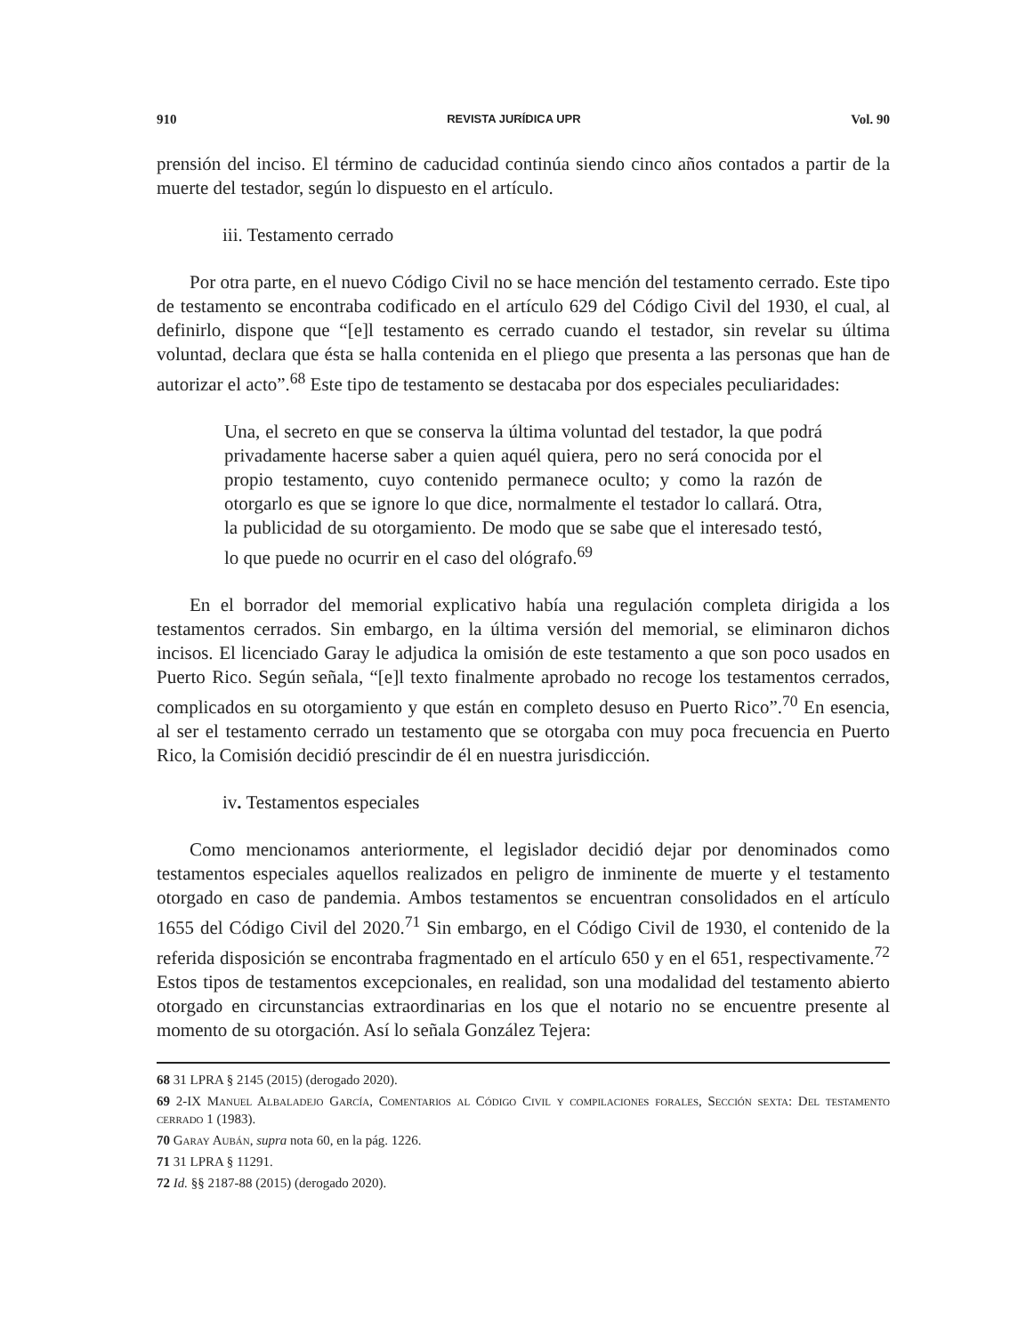910 REVISTA JURÍDICA UPR Vol. 90
prensión del inciso. El término de caducidad continúa siendo cinco años contados a partir de la muerte del testador, según lo dispuesto en el artículo.
iii. Testamento cerrado
Por otra parte, en el nuevo Código Civil no se hace mención del testamento cerrado. Este tipo de testamento se encontraba codificado en el artículo 629 del Código Civil del 1930, el cual, al definirlo, dispone que “[e]l testamento es cerrado cuando el testador, sin revelar su última voluntad, declara que ésta se halla contenida en el pliego que presenta a las personas que han de autorizar el acto”.<sup>68</sup> Este tipo de testamento se destacaba por dos especiales peculiaridades:
Una, el secreto en que se conserva la última voluntad del testador, la que podrá privadamente hacerse saber a quien aquél quiera, pero no será conocida por el propio testamento, cuyo contenido permanece oculto; y como la razón de otorgarlo es que se ignore lo que dice, normalmente el testador lo callará. Otra, la publicidad de su otorgamiento. De modo que se sabe que el interesado testó, lo que puede no ocurrir en el caso del ológrafo.<sup>69</sup>
En el borrador del memorial explicativo había una regulación completa dirigida a los testamentos cerrados. Sin embargo, en la última versión del memorial, se eliminaron dichos incisos. El licenciado Garay le adjudica la omisión de este testamento a que son poco usados en Puerto Rico. Según señala, “[e]l texto finalmente aprobado no recoge los testamentos cerrados, complicados en su otorgamiento y que están en completo desuso en Puerto Rico”.<sup>70</sup> En esencia, al ser el testamento cerrado un testamento que se otorgaba con muy poca frecuencia en Puerto Rico, la Comisión decidió prescindir de él en nuestra jurisdicción.
iv. Testamentos especiales
Como mencionamos anteriormente, el legislador decidió dejar por denominados como testamentos especiales aquellos realizados en peligro de inminente de muerte y el testamento otorgado en caso de pandemia. Ambos testamentos se encuentran consolidados en el artículo 1655 del Código Civil del 2020.<sup>71</sup> Sin embargo, en el Código Civil de 1930, el contenido de la referida disposición se encontraba fragmentado en el artículo 650 y en el 651, respectivamente.<sup>72</sup> Estos tipos de testamentos excepcionales, en realidad, son una modalidad del testamento abierto otorgado en circunstancias extraordinarias en los que el notario no se encuentre presente al momento de su otorgación. Así lo señala González Tejera:
68 31 LPRA § 2145 (2015) (derogado 2020).
69 2-IX Manuel Albaladejo García, Comentarios al Código Civil y compilaciones forales, Sección sexta: Del testamento cerrado 1 (1983).
70 Garay Aubán, supra nota 60, en la pág. 1226.
71 31 LPRA § 11291.
72 Id. §§ 2187-88 (2015) (derogado 2020).